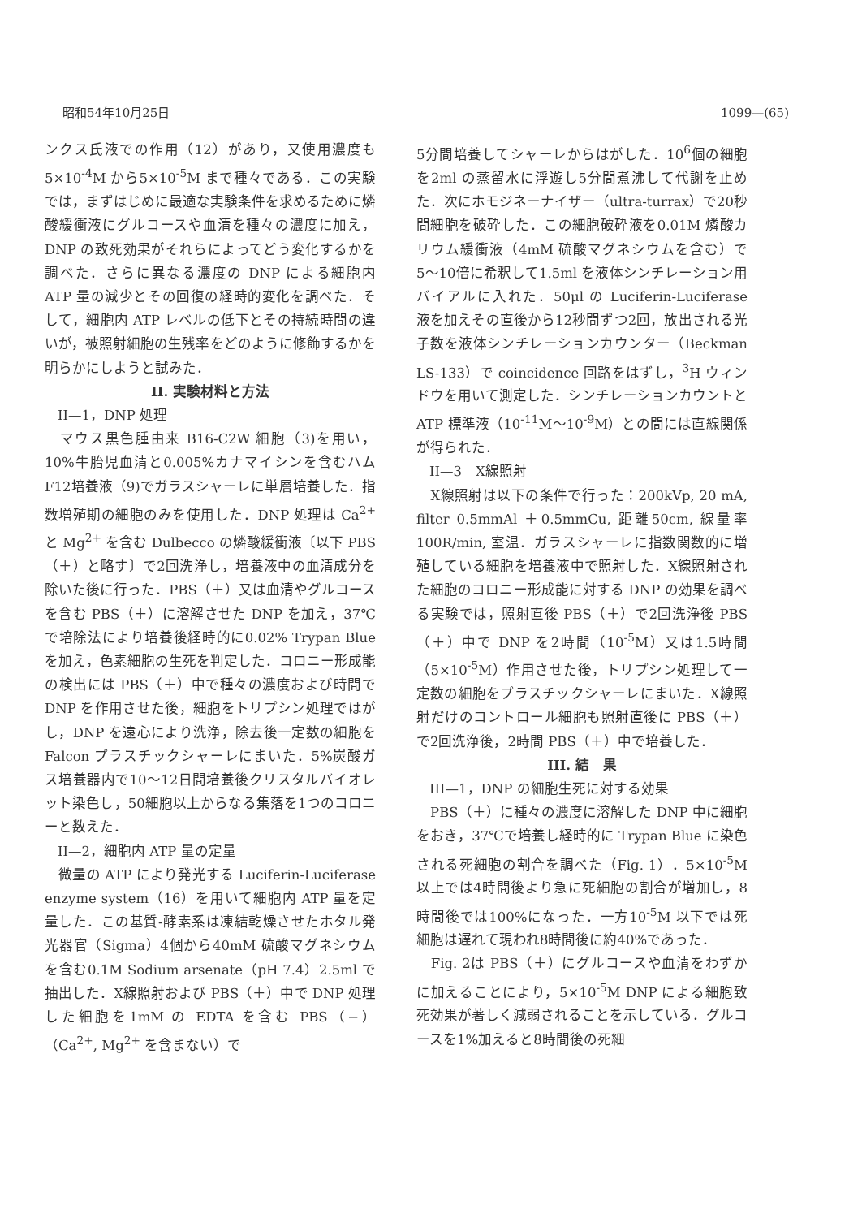昭和54年10月25日 1099—(65)
ンクス氏液での作用（12）があり，又使用濃度も5×10<sup>-4</sup>M から5×10<sup>-5</sup>M まで種々である．この実験では，まずはじめに最適な実験条件を求めるために燐酸緩衝液にグルコースや血清を種々の濃度に加え，DNP の致死効果がそれらによってどう変化するかを調べた．さらに異なる濃度の DNP による細胞内 ATP 量の減少とその回復の経時的変化を調べた．そして，細胞内 ATP レベルの低下とその持続時間の違いが，被照射細胞の生残率をどのように修飾するかを明らかにしようと試みた．
II. 実験材料と方法
II—1，DNP 処理
　マウス黒色腫由来 B16-C2W 細胞（3)を用い，10%牛胎児血清と0.005%カナマイシンを含むハム F12培養液（9)でガラスシャーレに単層培養した．指数増殖期の細胞のみを使用した．DNP 処理は Ca<sup>2+</sup> と Mg<sup>2+</sup> を含む Dulbecco の燐酸緩衝液〔以下 PBS（＋）と略す〕で2回洗浄し，培養液中の血清成分を除いた後に行った．PBS（＋）又は血清やグルコースを含む PBS（＋）に溶解させた DNP を加え，37℃で培除法により培養後経時的に0.02% Trypan Blue を加え，色素細胞の生死を判定した．コロニー形成能の検出には PBS（＋）中で種々の濃度および時間で DNP を作用させた後，細胞をトリプシン処理ではがし，DNP を遠心により洗浄，除去後一定数の細胞を Falcon プラスチックシャーレにまいた．5%炭酸ガス培養器内で10〜12日間培養後クリスタルバイオレット染色し，50細胞以上からなる集落を1つのコロニーと数えた．
II—2，細胞内 ATP 量の定量
　微量の ATP により発光する Luciferin-Luciferase enzyme system（16）を用いて細胞内 ATP 量を定量した．この基質-酵素系は凍結乾燥させたホタル発光器官（Sigma）4個から40mM 硫酸マグネシウムを含む0.1M Sodium arsenate（pH 7.4）2.5ml で抽出した．X線照射および PBS（＋）中で DNP 処理した細胞を1mM の EDTA を含む PBS（−）（Ca<sup>2+</sup>, Mg<sup>2+</sup> を含まない）で
5分間培養してシャーレからはがした．10<sup>6</sup>個の細胞を2ml の蒸留水に浮遊し5分間煮沸して代謝を止めた．次にホモジネーナイザー（ultra-turrax）で20秒間細胞を破砕した．この細胞破砕液を0.01M 燐酸カリウム緩衝液（4mM 硫酸マグネシウムを含む）で5〜10倍に希釈して1.5ml を液体シンチレーション用バイアルに入れた．50μl の Luciferin-Luciferase 液を加えその直後から12秒間ずつ2回，放出される光子数を液体シンチレーションカウンター（Beckman LS-133）で coincidence 回路をはずし，<sup>3</sup>H ウィンドウを用いて測定した．シンチレーションカウントと ATP 標準液（10<sup>-11</sup>M〜10<sup>-9</sup>M）との間には直線関係が得られた．
II—3　X線照射
　X線照射は以下の条件で行った：200kVp, 20 mA, filter 0.5mmAl ＋0.5mmCu, 距離50cm, 線量率100R/min, 室温．ガラスシャーレに指数関数的に増殖している細胞を培養液中で照射した．X線照射された細胞のコロニー形成能に対する DNP の効果を調べる実験では，照射直後 PBS（＋）で2回洗浄後 PBS（＋）中で DNP を2時間（10<sup>-5</sup>M）又は1.5時間（5×10<sup>-5</sup>M）作用させた後，トリプシン処理して一定数の細胞をプラスチックシャーレにまいた．X線照射だけのコントロール細胞も照射直後に PBS（＋）で2回洗浄後，2時間 PBS（＋）中で培養した．
III. 結　果
III—1，DNP の細胞生死に対する効果
　PBS（＋）に種々の濃度に溶解した DNP 中に細胞をおき，37℃で培養し経時的に Trypan Blue に染色される死細胞の割合を調べた（Fig. 1）．5×10<sup>-5</sup>M 以上では4時間後より急に死細胞の割合が増加し，8時間後では100%になった．一方10<sup>-5</sup>M 以下では死細胞は遅れて現われ8時間後に約40%であった．
　Fig. 2は PBS（＋）にグルコースや血清をわずかに加えることにより，5×10<sup>-5</sup>M DNP による細胞致死効果が著しく減弱されることを示している．グルコースを1%加えると8時間後の死細